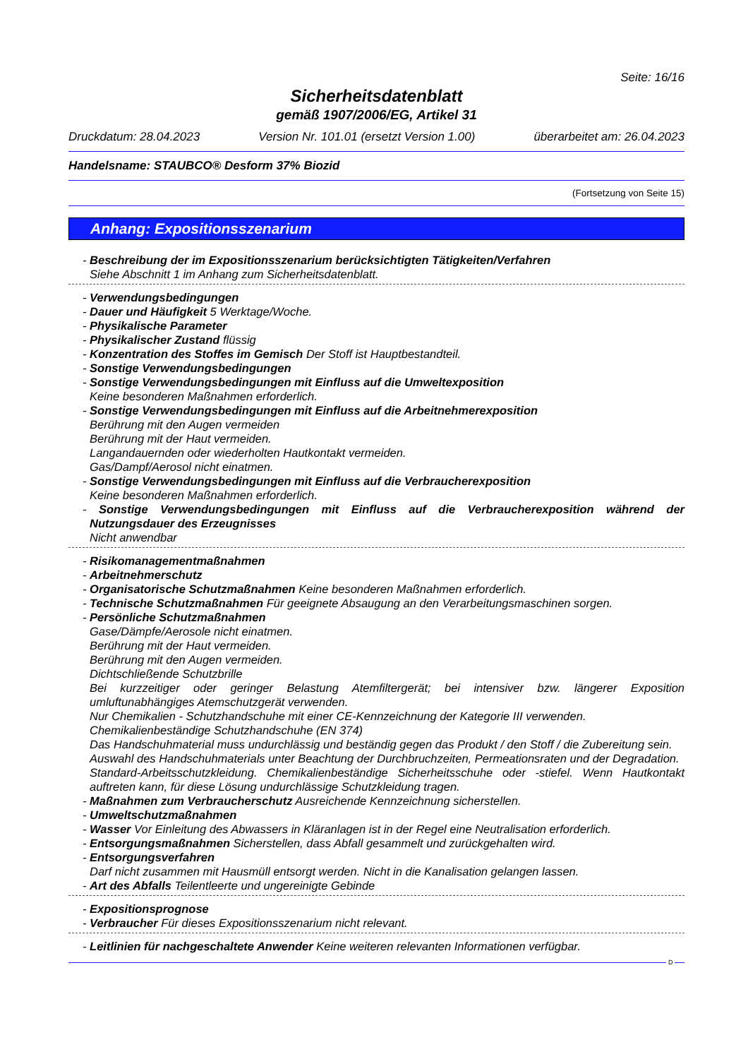Seite: 16/16
Sicherheitsdatenblatt
gemäß 1907/2006/EG, Artikel 31
Druckdatum: 28.04.2023 Version Nr. 101.01 (ersetzt Version 1.00) überarbeitet am: 26.04.2023
Handelsname: STAUBCO® Desform 37% Biozid
(Fortsetzung von Seite 15)
Anhang: Expositionsszenarium
- Beschreibung der im Expositionsszenarium berücksichtigten Tätigkeiten/Verfahren
Siehe Abschnitt 1 im Anhang zum Sicherheitsdatenblatt.
- Verwendungsbedingungen
- Dauer und Häufigkeit 5 Werktage/Woche.
- Physikalische Parameter
- Physikalischer Zustand flüssig
- Konzentration des Stoffes im Gemisch Der Stoff ist Hauptbestandteil.
- Sonstige Verwendungsbedingungen
- Sonstige Verwendungsbedingungen mit Einfluss auf die Umweltexposition
Keine besonderen Maßnahmen erforderlich.
- Sonstige Verwendungsbedingungen mit Einfluss auf die Arbeitnehmerexposition
Berührung mit den Augen vermeiden
Berührung mit der Haut vermeiden.
Langandauernden oder wiederholten Hautkontakt vermeiden.
Gas/Dampf/Aerosol nicht einatmen.
- Sonstige Verwendungsbedingungen mit Einfluss auf die Verbraucherexposition
Keine besonderen Maßnahmen erforderlich.
- Sonstige Verwendungsbedingungen mit Einfluss auf die Verbraucherexposition während der Nutzungsdauer des Erzeugnisses
Nicht anwendbar
- Risikomanagementmaßnahmen
- Arbeitnehmerschutz
- Organisatorische Schutzmaßnahmen Keine besonderen Maßnahmen erforderlich.
- Technische Schutzmaßnahmen Für geeignete Absaugung an den Verarbeitungsmaschinen sorgen.
- Persönliche Schutzmaßnahmen
Gase/Dämpfe/Aerosole nicht einatmen.
Berührung mit der Haut vermeiden.
Berührung mit den Augen vermeiden.
Dichtschließende Schutzbrille
Bei kurzzeitiger oder geringer Belastung Atemfiltergerät; bei intensiver bzw. längerer Exposition umluftunabhängiges Atemschutzgerät verwenden.
Nur Chemikalien - Schutzhandschuhe mit einer CE-Kennzeichnung der Kategorie III verwenden.
Chemikalienbeständige Schutzhandschuhe (EN 374)
Das Handschuhmaterial muss undurchlässig und beständig gegen das Produkt / den Stoff / die Zubereitung sein.
Auswahl des Handschuhmaterials unter Beachtung der Durchbruchzeiten, Permeationsraten und der Degradation.
Standard-Arbeitsschutzkleidung. Chemikalienbeständige Sicherheitsschuhe oder -stiefel. Wenn Hautkontakt auftreten kann, für diese Lösung undurchlässige Schutzkleidung tragen.
- Maßnahmen zum Verbraucherschutz Ausreichende Kennzeichnung sicherstellen.
- Umweltschutzmaßnahmen
- Wasser Vor Einleitung des Abwassers in Kläranlagen ist in der Regel eine Neutralisation erforderlich.
- Entsorgungsmaßnahmen Sicherstellen, dass Abfall gesammelt und zurückgehalten wird.
- Entsorgungsverfahren
Darf nicht zusammen mit Hausmüll entsorgt werden. Nicht in die Kanalisation gelangen lassen.
- Art des Abfalls Teilentleerte und ungereinigte Gebinde
- Expositionsprognose
- Verbraucher Für dieses Expositionsszenarium nicht relevant.
- Leitlinien für nachgeschaltete Anwender Keine weiteren relevanten Informationen verfügbar.
D